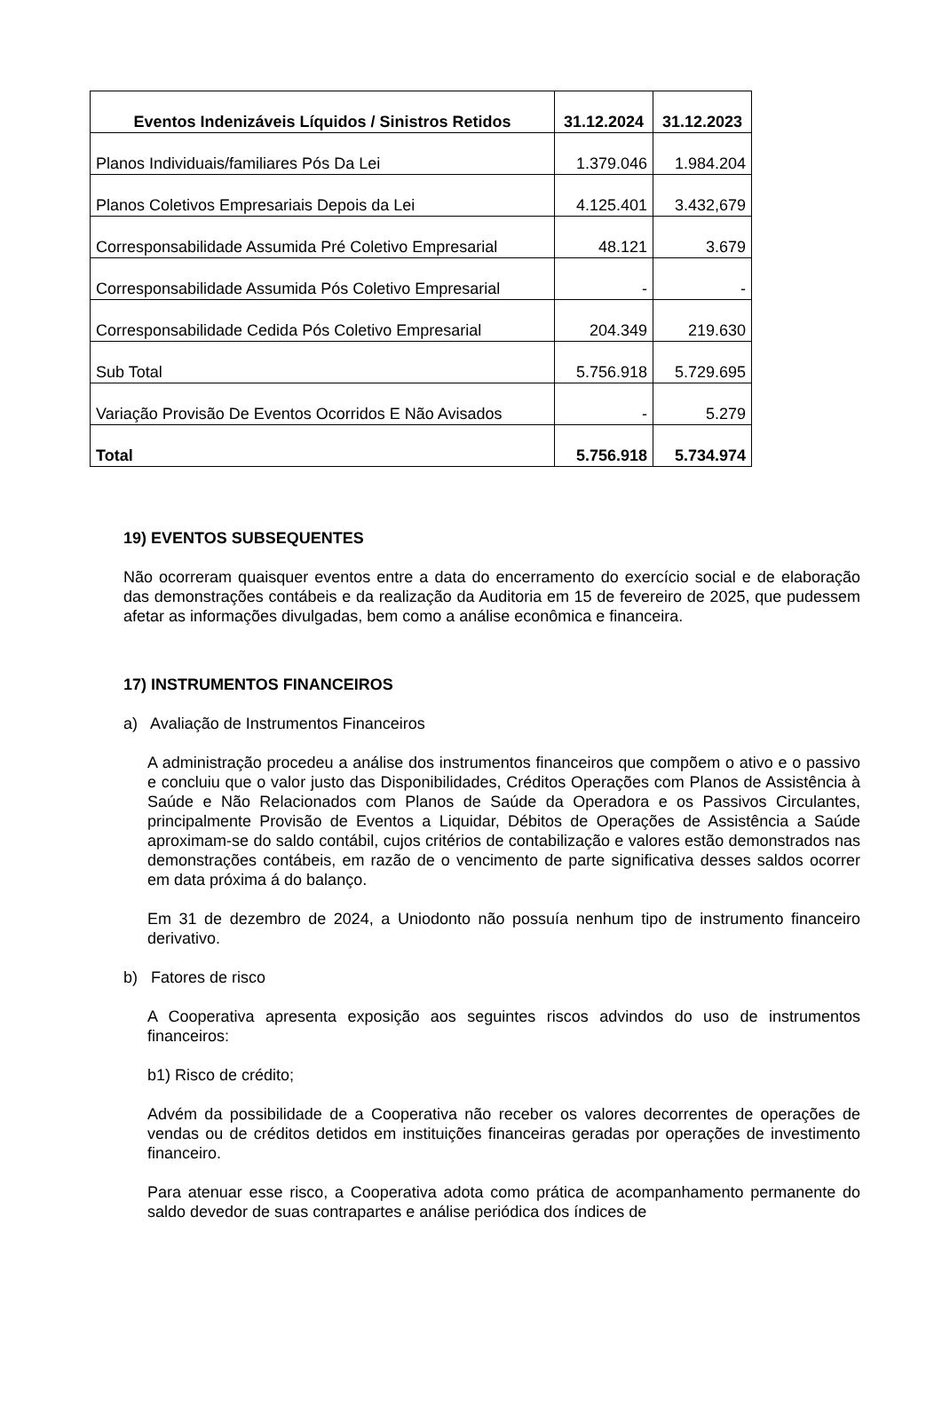| Eventos Indenizáveis Líquidos / Sinistros Retidos | 31.12.2024 | 31.12.2023 |
| --- | --- | --- |
| Planos Individuais/familiares Pós Da Lei | 1.379.046 | 1.984.204 |
| Planos Coletivos Empresariais Depois da Lei | 4.125.401 | 3.432,679 |
| Corresponsabilidade Assumida Pré Coletivo Empresarial | 48.121 | 3.679 |
| Corresponsabilidade Assumida Pós Coletivo Empresarial | - | - |
| Corresponsabilidade Cedida Pós Coletivo Empresarial | 204.349 | 219.630 |
| Sub Total | 5.756.918 | 5.729.695 |
| Variação Provisão De Eventos Ocorridos E Não Avisados | - | 5.279 |
| Total | 5.756.918 | 5.734.974 |
19) EVENTOS SUBSEQUENTES
Não ocorreram quaisquer eventos entre a data do encerramento do exercício social e de elaboração das demonstrações contábeis e da realização da Auditoria em 15 de fevereiro de 2025, que pudessem afetar as informações divulgadas, bem como a análise econômica e financeira.
17) INSTRUMENTOS FINANCEIROS
a) Avaliação de Instrumentos Financeiros
A administração procedeu a análise dos instrumentos financeiros que compõem o ativo e o passivo e concluiu que o valor justo das Disponibilidades, Créditos Operações com Planos de Assistência à Saúde e Não Relacionados com Planos de Saúde da Operadora e os Passivos Circulantes, principalmente Provisão de Eventos a Liquidar, Débitos de Operações de Assistência a Saúde aproximam-se do saldo contábil, cujos critérios de contabilização e valores estão demonstrados nas demonstrações contábeis, em razão de o vencimento de parte significativa desses saldos ocorrer em data próxima á do balanço.
Em 31 de dezembro de 2024, a Uniodonto não possuía nenhum tipo de instrumento financeiro derivativo.
b) Fatores de risco
A Cooperativa apresenta exposição aos seguintes riscos advindos do uso de instrumentos financeiros:
b1) Risco de crédito;
Advém da possibilidade de a Cooperativa não receber os valores decorrentes de operações de vendas ou de créditos detidos em instituições financeiras geradas por operações de investimento financeiro.
Para atenuar esse risco, a Cooperativa adota como prática de acompanhamento permanente do saldo devedor de suas contrapartes e análise periódica dos índices de